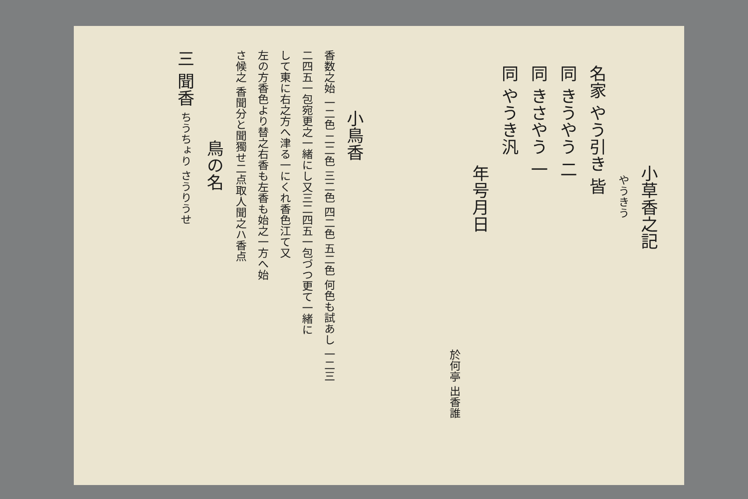小草香之記
やうきう
名家 やう引き 皆
同 きうやう 二
同 きさやう 一
同 やうき汎
年号月日
於何亭 出香誰
小鳥香
香数之始 一二色 二二色 三二色 四二色 五二色 何色も試あし 一二三
二四五一包宛更之一緒にし又三二四五一包づつ更て一緒に
して東に右之方へ津る一にくれ香色江て又
左の方香色より替之右香も左香も始之一方へ始
さ候之 香聞分と聞獨せ二点取人聞之ハ香点
鳥の名
三 聞香 ちうちょり さうりうせ